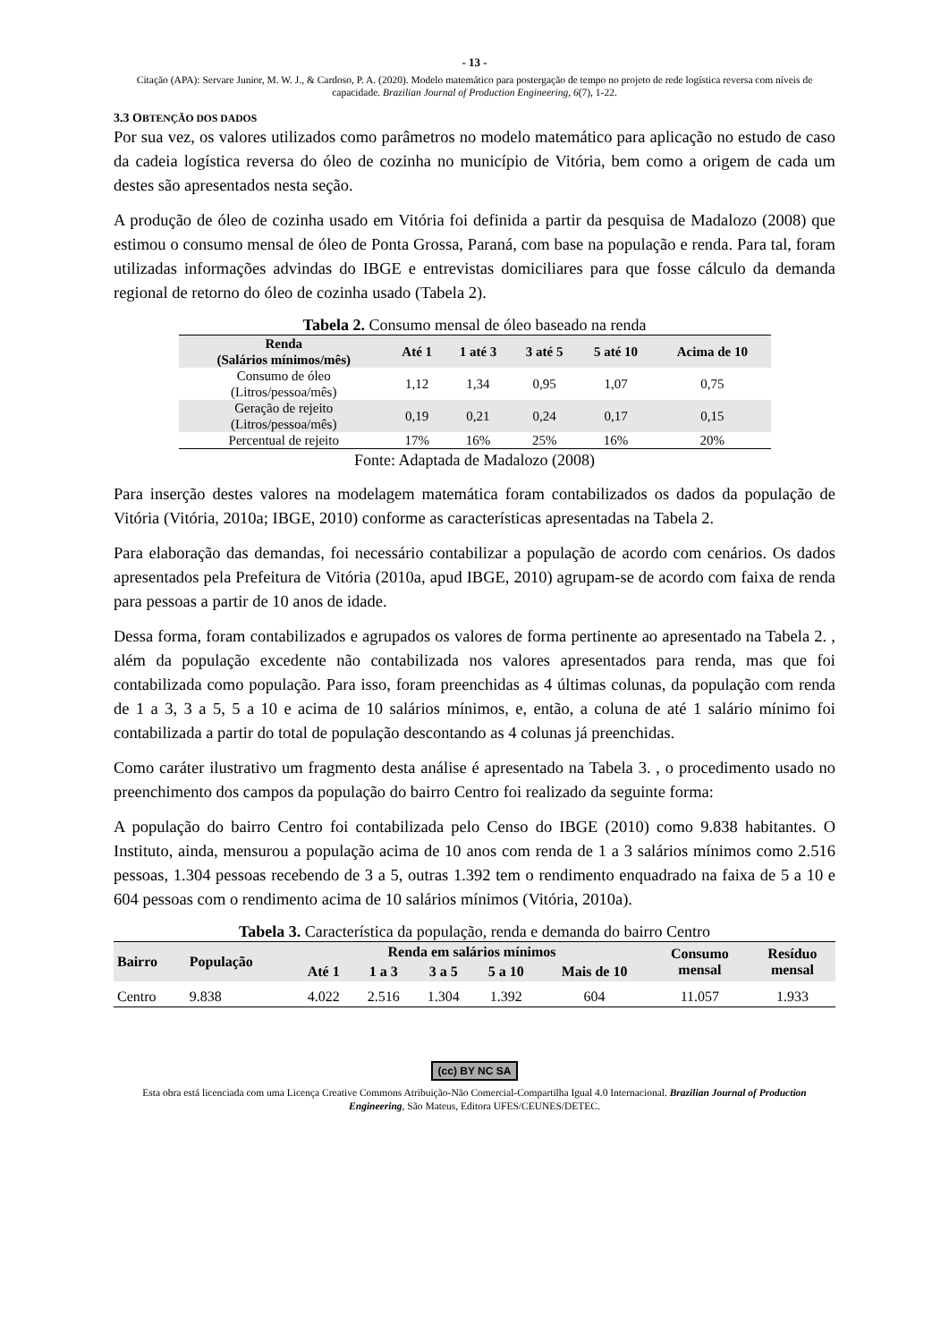- 13 -
Citação (APA): Servare Junior, M. W. J., & Cardoso, P. A. (2020). Modelo matemático para postergação de tempo no projeto de rede logística reversa com níveis de capacidade. Brazilian Journal of Production Engineering, 6(7), 1-22.
3.3 OBTENÇÃO DOS DADOS
Por sua vez, os valores utilizados como parâmetros no modelo matemático para aplicação no estudo de caso da cadeia logística reversa do óleo de cozinha no município de Vitória, bem como a origem de cada um destes são apresentados nesta seção.
A produção de óleo de cozinha usado em Vitória foi definida a partir da pesquisa de Madalozo (2008) que estimou o consumo mensal de óleo de Ponta Grossa, Paraná, com base na população e renda. Para tal, foram utilizadas informações advindas do IBGE e entrevistas domiciliares para que fosse cálculo da demanda regional de retorno do óleo de cozinha usado (Tabela 2).
Tabela 2. Consumo mensal de óleo baseado na renda
| Renda (Salários mínimos/mês) | Até 1 | 1 até 3 | 3 até 5 | 5 até 10 | Acima de 10 |
| --- | --- | --- | --- | --- | --- |
| Consumo de óleo (Litros/pessoa/mês) | 1,12 | 1,34 | 0,95 | 1,07 | 0,75 |
| Geração de rejeito (Litros/pessoa/mês) | 0,19 | 0,21 | 0,24 | 0,17 | 0,15 |
| Percentual de rejeito | 17% | 16% | 25% | 16% | 20% |
Fonte: Adaptada de Madalozo (2008)
Para inserção destes valores na modelagem matemática foram contabilizados os dados da população de Vitória (Vitória, 2010a; IBGE, 2010) conforme as características apresentadas na Tabela 2.
Para elaboração das demandas, foi necessário contabilizar a população de acordo com cenários. Os dados apresentados pela Prefeitura de Vitória (2010a, apud IBGE, 2010) agrupam-se de acordo com faixa de renda para pessoas a partir de 10 anos de idade.
Dessa forma, foram contabilizados e agrupados os valores de forma pertinente ao apresentado na Tabela 2. , além da população excedente não contabilizada nos valores apresentados para renda, mas que foi contabilizada como população. Para isso, foram preenchidas as 4 últimas colunas, da população com renda de 1 a 3, 3 a 5, 5 a 10 e acima de 10 salários mínimos, e, então, a coluna de até 1 salário mínimo foi contabilizada a partir do total de população descontando as 4 colunas já preenchidas.
Como caráter ilustrativo um fragmento desta análise é apresentado na Tabela 3. , o procedimento usado no preenchimento dos campos da população do bairro Centro foi realizado da seguinte forma:
A população do bairro Centro foi contabilizada pelo Censo do IBGE (2010) como 9.838 habitantes. O Instituto, ainda, mensurou a população acima de 10 anos com renda de 1 a 3 salários mínimos como 2.516 pessoas, 1.304 pessoas recebendo de 3 a 5, outras 1.392 tem o rendimento enquadrado na faixa de 5 a 10 e 604 pessoas com o rendimento acima de 10 salários mínimos (Vitória, 2010a).
Tabela 3. Característica da população, renda e demanda do bairro Centro
| Bairro | População | Renda em salários mínimos | | | | | Consumo mensal | Resíduo mensal |
| --- | --- | --- | --- | --- | --- | --- | --- | --- |
| | | Até 1 | 1 a 3 | 3 a 5 | 5 a 10 | Mais de 10 | | |
| Centro | 9.838 | 4.022 | 2.516 | 1.304 | 1.392 | 604 | 11.057 | 1.933 |
(cc) BY NC SA
Esta obra está licenciada com uma Licença Creative Commons Atribuição-Não Comercial-Compartilha Igual 4.0 Internacional. Brazilian Journal of Production Engineering, São Mateus, Editora UFES/CEUNES/DETEC.